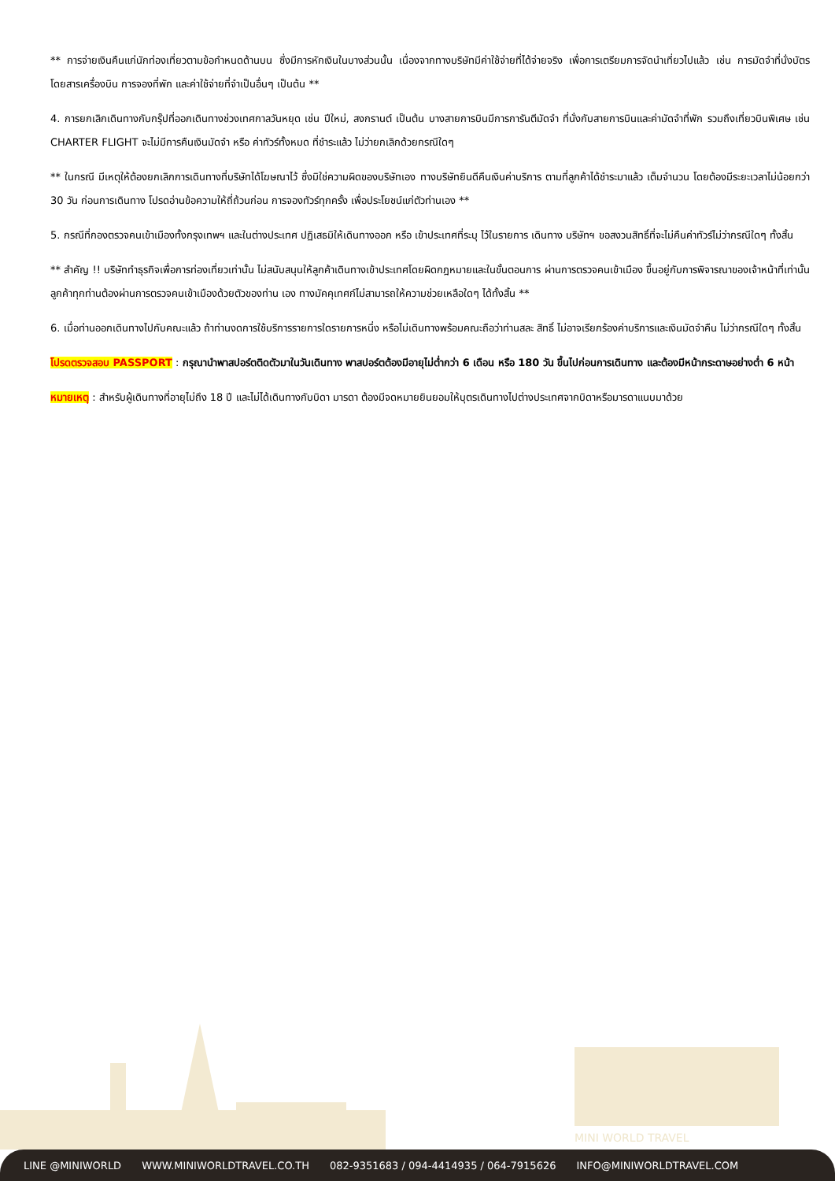** การจ่ายเงินคืนแก่นักท่องเที่ยวตามข้อกำหนดด้านบน ซึ่งมีการหักเงินในบางส่วนนั้น เนื่องจากทางบริษัทมีค่าใช้จ่ายที่ได้จ่ายจริง เพื่อการเตรียมการจัดนำเที่ยวไปแล้ว เช่น การมัดจำที่นั่งบัตรโดยสารเครื่องบิน การจองที่พัก และค่าใช้จ่ายที่จำเป็นอื่นๆ เป็นต้น **
4. การยกเลิกเดินทางกับกรุ๊ปที่ออกเดินทางช่วงเทศกาลวันหยุด เช่น ปีใหม่, สงกรานต์ เป็นต้น บางสายการบินมีการการันตีมัดจำ ที่นั่งกับสายการบินและค่ามัดจำที่พัก รวมถึงเที่ยวบินพิเศษ เช่น CHARTER FLIGHT จะไม่มีการคืนเงินมัดจำ หรือ ค่าทัวร์ทั้งหมด ที่ชำระแล้ว ไม่ว่ายกเลิกด้วยกรณีใดๆ
** ในกรณี มีเหตุให้ต้องยกเลิกการเดินทางที่บริษัทได้โฆษณาไว้ ซึ่งมิใช่ความผิดของบริษัทเอง ทางบริษัทยินดีคืนเงินค่าบริการ ตามที่ลูกค้าได้ชำระมาแล้ว เต็มจำนวน โดยต้องมีระยะเวลาไม่น้อยกว่า 30 วัน ก่อนการเดินทาง โปรดอ่านข้อความให้ถี่ถ้วนก่อน การจองทัวร์ทุกครั้ง เพื่อประโยชน์แก่ตัวท่านเอง **
5. กรณีที่กองตรวจคนเข้าเมืองทั้งกรุงเทพฯ และในต่างประเทศ ปฏิเสธมิให้เดินทางออก หรือ เข้าประเทศที่ระบุ ไว้ในรายการ เดินทาง บริษัทฯ ขอสงวนสิทธิ์ที่จะไม่คืนค่าทัวร์ไม่ว่ากรณีใดๆ ทั้งสิ้น
** สำคัญ !! บริษัททำธุรกิจเพื่อการท่องเที่ยวเท่านั้น ไม่สนับสนุนให้ลูกค้าเดินทางเข้าประเทศโดยผิดกฎหมายและในขั้นตอนการ ผ่านการตรวจคนเข้าเมือง ขึ้นอยู่กับการพิจารณาของเจ้าหน้าที่เท่านั้น ลูกค้าทุกท่านต้องผ่านการตรวจคนเข้าเมืองด้วยตัวของท่าน เอง ทางมัคคุเทศก์ไม่สามารถให้ความช่วยเหลือใดๆ ได้ทั้งสิ้น **
6. เมื่อท่านออกเดินทางไปกับคณะแล้ว ถ้าท่านงดการใช้บริการรายการใดรายการหนึ่ง หรือไม่เดินทางพร้อมคณะถือว่าท่านสละ สิทธิ์ ไม่อาจเรียกร้องค่าบริการและเงินมัดจำคืน ไม่ว่ากรณีใดๆ ทั้งสิ้น
โปรดตรวจสอบ PASSPORT : กรุณานำพาสปอร์ตติดตัวมาในวันเดินทาง พาสปอร์ตต้องมีอายุไม่ต่ำกว่า 6 เดือน หรือ 180 วัน ขึ้นไปก่อนการเดินทาง และต้องมีหน้ากระดาษอย่างต่ำ 6 หน้า
หมายเหตุ : สำหรับผู้เดินทางที่อายุไม่ถึง 18 ปี และไม่ได้เดินทางกับบิดา มารดา ต้องมีจดหมายยินยอมให้บุตรเดินทางไปต่างประเทศจากบิดาหรือมารดาแนบมาด้วย
MINI WORLD TRAVEL
LINE @MINIWORLD WWW.MINIWORLDTRAVEL.CO.TH 082-9351683 / 094-4414935 / 064-7915626 INFO@MINIWORLDTRAVEL.COM